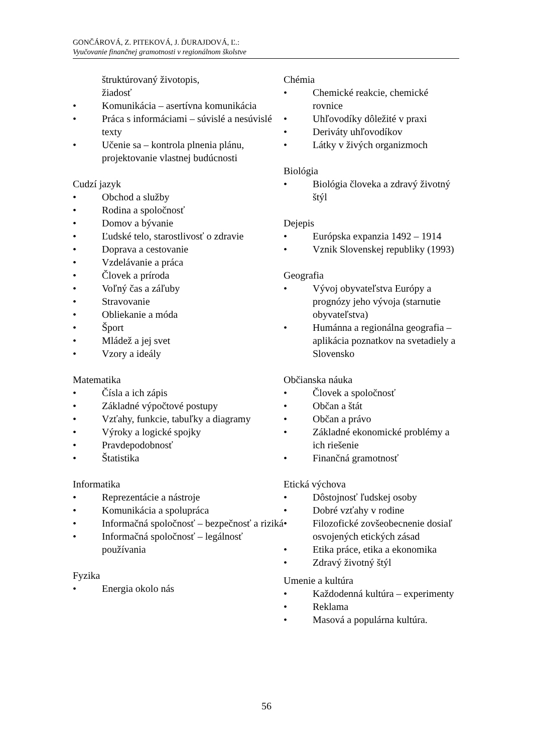GONČÁROVÁ, Z. PITEKOVÁ, J. ĎURAJDOVÁ, Ľ.:
Vyučovanie finančnej gramotnosti v regionálnom školstve
štruktúrovaný životopis,
žiadosť
• Komunikácia – asertívna komunikácia
• Práca s informáciami – súvislé a nesúvislé texty
• Učenie sa – kontrola plnenia plánu, projektovanie vlastnej budúcnosti
Cudzí jazyk
• Obchod a služby
• Rodina a spoločnosť
• Domov a bývanie
• Ľudské telo, starostlivosť o zdravie
• Doprava a cestovanie
• Vzdelávanie a práca
• Človek a príroda
• Voľný čas a záľuby
• Stravovanie
• Obliekanie a móda
• Šport
• Mládež a jej svet
• Vzory a ideály
Matematika
• Čísla a ich zápis
• Základné výpočtové postupy
• Vzťahy, funkcie, tabuľky a diagramy
• Výroky a logické spojky
• Pravdepodobnosť
• Štatistika
Informatika
• Reprezentácie a nástroje
• Komunikácia a spolupráca
• Informačná spoločnosť – bezpečnosť a riziká
• Informačná spoločnosť – legálnosť používania
Fyzika
• Energia okolo nás
Chémia
• Chemické reakcie, chemické rovnice
• Uhľovodíky dôležité v praxi
• Deriváty uhľovodíkov
• Látky v živých organizmoch
Biológia
• Biológia človeka a zdravý životný štýl
Dejepis
• Európska expanzia 1492 – 1914
• Vznik Slovenskej republiky (1993)
Geografia
• Vývoj obyvateľstva Európy a prognózy jeho vývoja (starnutie obyvateľstva)
• Humánna a regionálna geografia – aplikácia poznatkov na svetadiely a Slovensko
Občianska náuka
• Človek a spoločnosť
• Občan a štát
• Občan a právo
• Základné ekonomické problémy a ich riešenie
• Finančná gramotnosť
Etická výchova
• Dôstojnosť ľudskej osoby
• Dobré vzťahy v rodine
• Filozofické zovšeobecnenie dosiaľ osvojených etických zásad
• Etika práce, etika a ekonomika
• Zdravý životný štýl
Umenie a kultúra
• Každodenná kultúra – experimenty
• Reklama
• Masová a populárna kultúra.
56